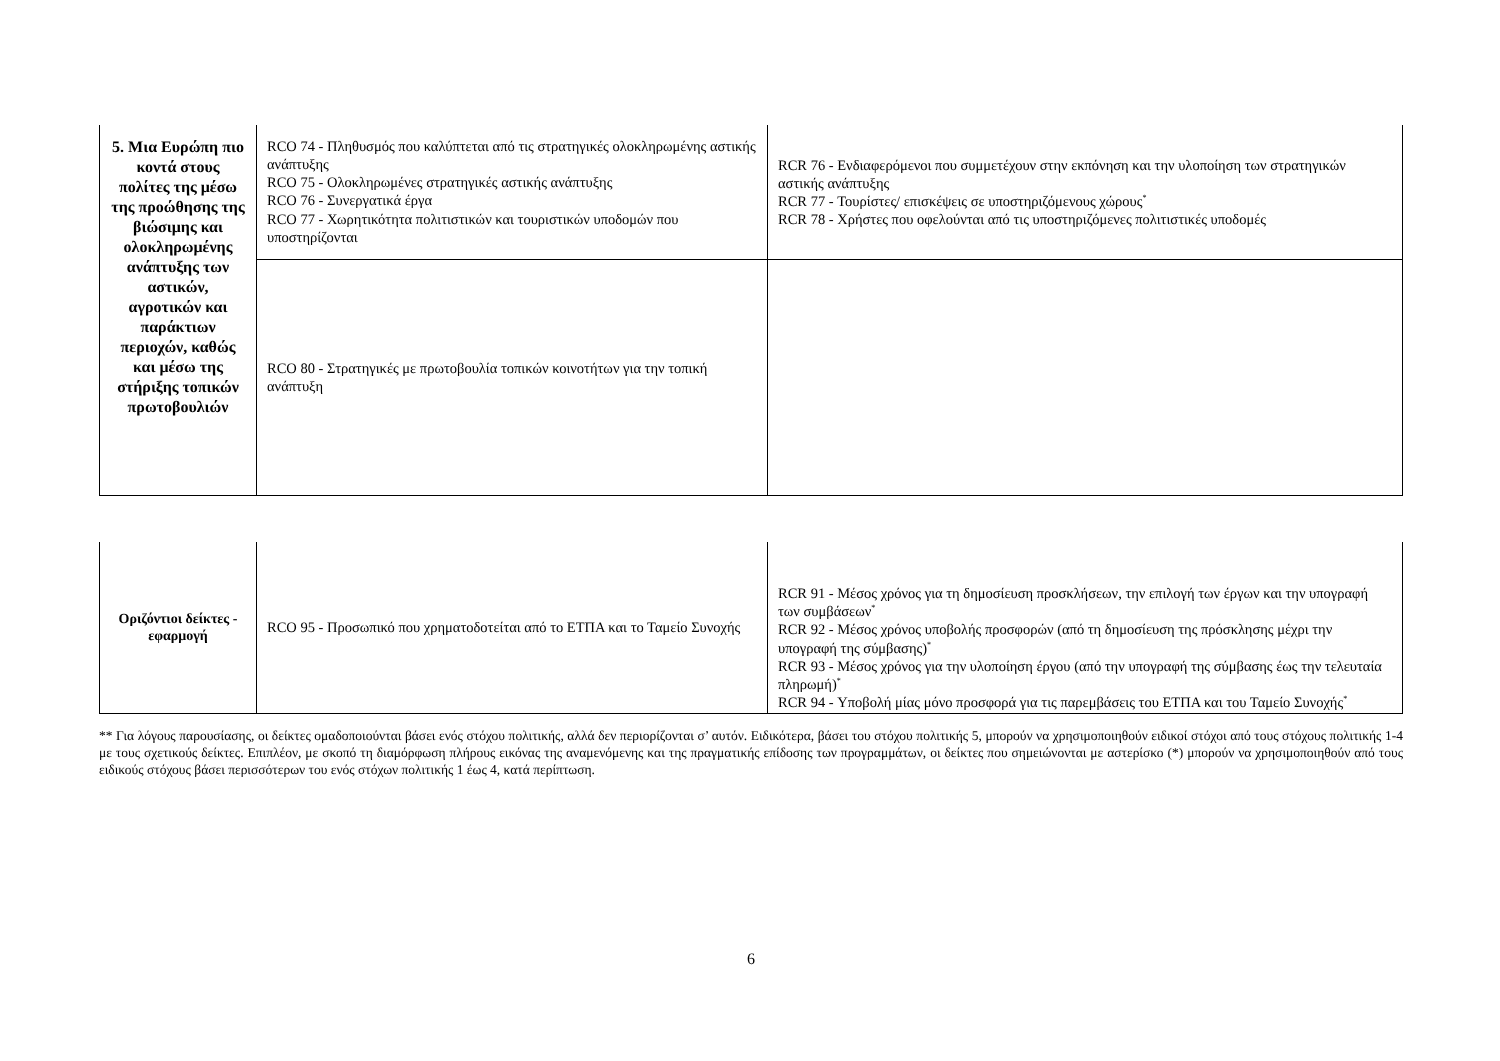| 5. Μια Ευρώπη πιο κοντά στους πολίτες της μέσω της προώθησης της βιώσιμης και ολοκληρωμένης ανάπτυξης των αστικών, αγροτικών και παράκτιων περιοχών, καθώς και μέσω της στήριξης τοπικών πρωτοβουλιών | RCO 74 - Πληθυσμός που καλύπτεται από τις στρατηγικές ολοκληρωμένης αστικής ανάπτυξης RCO 75 - Ολοκληρωμένες στρατηγικές αστικής ανάπτυξης RCO 76 - Συνεργατικά έργα RCO 77 - Χωρητικότητα πολιτιστικών και τουριστικών υποδομών που υποστηρίζονται | RCR 76 - Ενδιαφερόμενοι που συμμετέχουν στην εκπόνηση και την υλοποίηση των στρατηγικών αστικής ανάπτυξης RCR 77 - Τουρίστες/ επισκέψεις σε υποστηριζόμενους χώρους<sup>*</sup> RCR 78 - Χρήστες που οφελούνται από τις υποστηριζόμενες πολιτιστικές υποδομές |
| | RCO 80 - Στρατηγικές με πρωτοβουλία τοπικών κοινοτήτων για την τοπική ανάπτυξη | |
| Οριζόντιοι δείκτες - εφαρμογή | RCO 95 - Προσωπικό που χρηματοδοτείται από το ΕΤΠΑ και το Ταμείο Συνοχής | RCR 91 - Μέσος χρόνος για τη δημοσίευση προσκλήσεων, την επιλογή των έργων και την υπογραφή των συμβάσεων<sup>*</sup> RCR 92 - Μέσος χρόνος υποβολής προσφορών (από τη δημοσίευση της πρόσκλησης μέχρι την υπογραφή της σύμβασης)<sup>*</sup> RCR 93 - Μέσος χρόνος για την υλοποίηση έργου (από την υπογραφή της σύμβασης έως την τελευταία πληρωμή)<sup>*</sup> RCR 94 - Υποβολή μίας μόνο προσφορά για τις παρεμβάσεις του ΕΤΠΑ και του Ταμείο Συνοχής<sup>*</sup> |
** Για λόγους παρουσίασης, οι δείκτες ομαδοποιούνται βάσει ενός στόχου πολιτικής, αλλά δεν περιορίζονται σ’ αυτόν. Ειδικότερα, βάσει του στόχου πολιτικής 5, μπορούν να χρησιμοποιηθούν ειδικοί στόχοι από τους στόχους πολιτικής 1-4 με τους σχετικούς δείκτες. Επιπλέον, με σκοπό τη διαμόρφωση πλήρους εικόνας της αναμενόμενης και της πραγματικής επίδοσης των προγραμμάτων, οι δείκτες που σημειώνονται με αστερίσκο (*) μπορούν να χρησιμοποιηθούν από τους ειδικούς στόχους βάσει περισσότερων του ενός στόχων πολιτικής 1 έως 4, κατά περίπτωση.
6